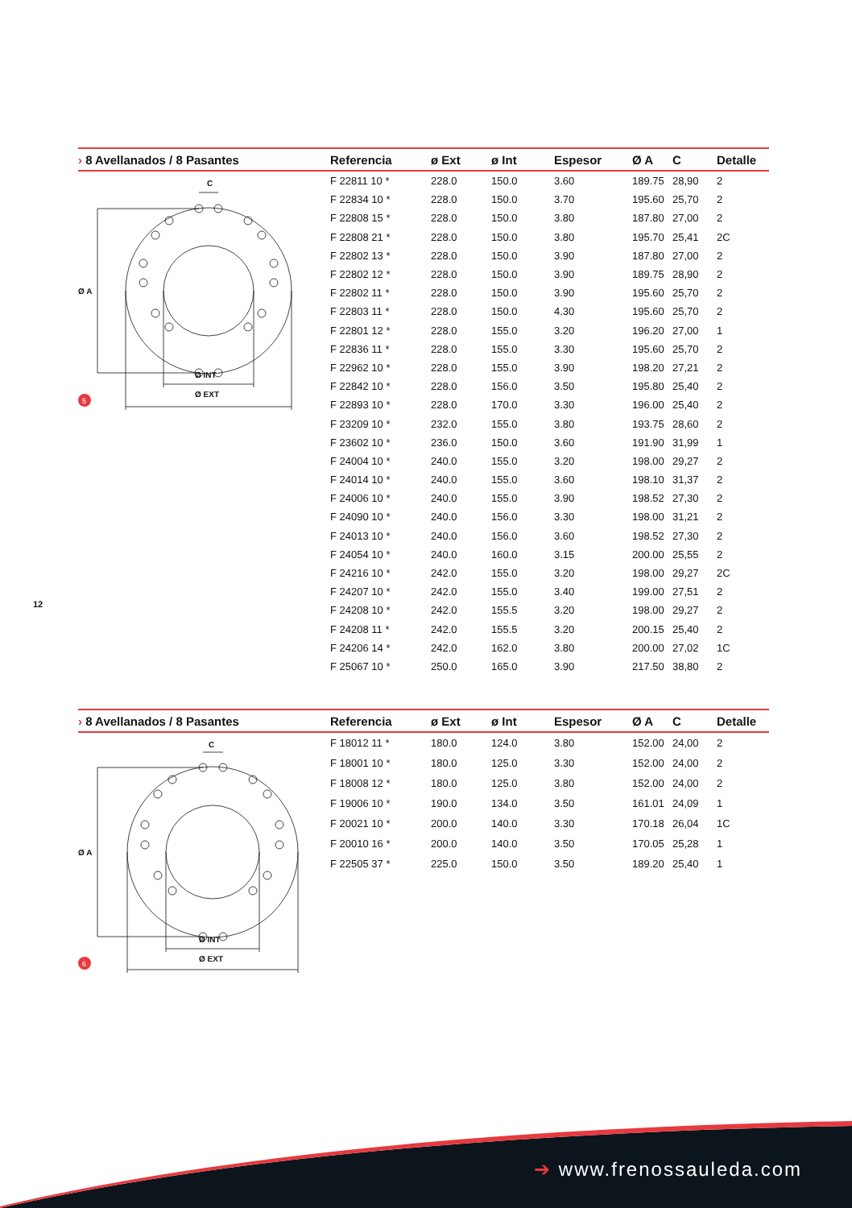| › 8 Avellanados / 8 Pasantes | Referencia | ø Ext | ø Int | Espesor | Ø A | C | Detalle |
| --- | --- | --- | --- | --- | --- | --- | --- |
| C Ø A Ø INT Ø EXT 5 | F 22811 10 * | 228.0 | 150.0 | 3.60 | 189.75 | 28,90 | 2 |
| | F 22834 10 * | 228.0 | 150.0 | 3.70 | 195.60 | 25,70 | 2 |
| | F 22808 15 * | 228.0 | 150.0 | 3.80 | 187.80 | 27,00 | 2 |
| | F 22808 21 * | 228.0 | 150.0 | 3.80 | 195.70 | 25,41 | 2C |
| | F 22802 13 * | 228.0 | 150.0 | 3.90 | 187.80 | 27,00 | 2 |
| | F 22802 12 * | 228.0 | 150.0 | 3.90 | 189.75 | 28,90 | 2 |
| | F 22802 11 * | 228.0 | 150.0 | 3.90 | 195.60 | 25,70 | 2 |
| | F 22803 11 * | 228.0 | 150.0 | 4.30 | 195.60 | 25,70 | 2 |
| | F 22801 12 * | 228.0 | 155.0 | 3.20 | 196.20 | 27,00 | 1 |
| | F 22836 11 * | 228.0 | 155.0 | 3.30 | 195.60 | 25,70 | 2 |
| | F 22962 10 * | 228.0 | 155.0 | 3.90 | 198.20 | 27,21 | 2 |
| | F 22842 10 * | 228.0 | 156.0 | 3.50 | 195.80 | 25,40 | 2 |
| | F 22893 10 * | 228.0 | 170.0 | 3.30 | 196.00 | 25,40 | 2 |
| | F 23209 10 * | 232.0 | 155.0 | 3.80 | 193.75 | 28,60 | 2 |
| | F 23602 10 * | 236.0 | 150.0 | 3.60 | 191.90 | 31,99 | 1 |
| | F 24004 10 * | 240.0 | 155.0 | 3.20 | 198.00 | 29,27 | 2 |
| | F 24014 10 * | 240.0 | 155.0 | 3.60 | 198.10 | 31,37 | 2 |
| | F 24006 10 * | 240.0 | 155.0 | 3.90 | 198.52 | 27,30 | 2 |
| | F 24090 10 * | 240.0 | 156.0 | 3.30 | 198.00 | 31,21 | 2 |
| | F 24013 10 * | 240.0 | 156.0 | 3.60 | 198.52 | 27,30 | 2 |
| | F 24054 10 * | 240.0 | 160.0 | 3.15 | 200.00 | 25,55 | 2 |
| | F 24216 10 * | 242.0 | 155.0 | 3.20 | 198.00 | 29,27 | 2C |
| | F 24207 10 * | 242.0 | 155.0 | 3.40 | 199.00 | 27,51 | 2 |
| | F 24208 10 * | 242.0 | 155.5 | 3.20 | 198.00 | 29,27 | 2 |
| | F 24208 11 * | 242.0 | 155.5 | 3.20 | 200.15 | 25,40 | 2 |
| | F 24206 14 * | 242.0 | 162.0 | 3.80 | 200.00 | 27,02 | 1C |
| | F 25067 10 * | 250.0 | 165.0 | 3.90 | 217.50 | 38,80 | 2 |
12
| › 8 Avellanados / 8 Pasantes | Referencia | ø Ext | ø Int | Espesor | Ø A | C | Detalle |
| --- | --- | --- | --- | --- | --- | --- | --- |
| C Ø A Ø INT Ø EXT 6 | F 18012 11 * | 180.0 | 124.0 | 3.80 | 152.00 | 24,00 | 2 |
| | F 18001 10 * | 180.0 | 125.0 | 3.30 | 152.00 | 24,00 | 2 |
| | F 18008 12 * | 180.0 | 125.0 | 3.80 | 152.00 | 24,00 | 2 |
| | F 19006 10 * | 190.0 | 134.0 | 3.50 | 161.01 | 24,09 | 1 |
| | F 20021 10 * | 200.0 | 140.0 | 3.30 | 170.18 | 26,04 | 1C |
| | F 20010 16 * | 200.0 | 140.0 | 3.50 | 170.05 | 25,28 | 1 |
| | F 22505 37 * | 225.0 | 150.0 | 3.50 | 189.20 | 25,40 | 1 |
➔ www.frenossauleda.com